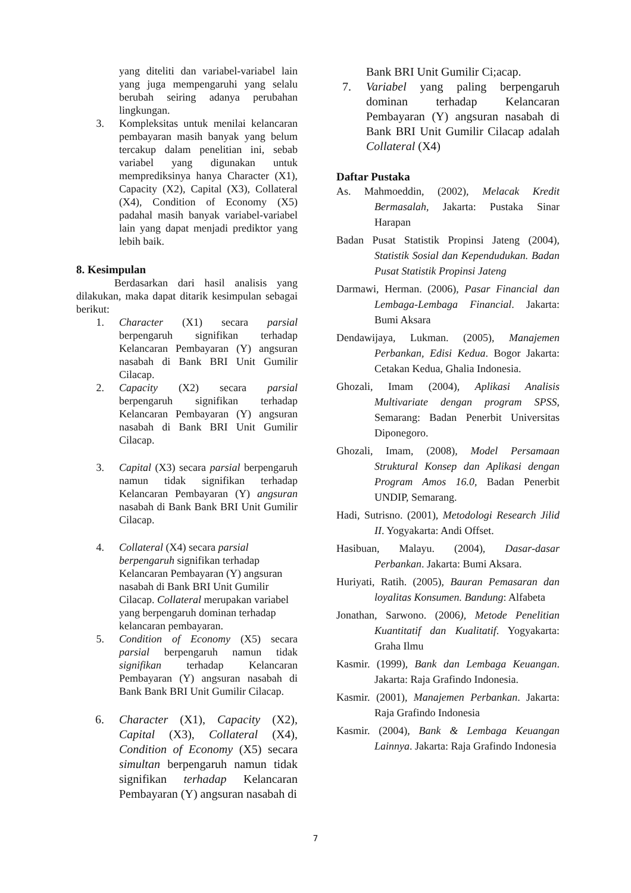yang diteliti dan variabel-variabel lain yang juga mempengaruhi yang selalu berubah seiring adanya perubahan lingkungan.
3. Kompleksitas untuk menilai kelancaran pembayaran masih banyak yang belum tercakup dalam penelitian ini, sebab variabel yang digunakan untuk memprediksinya hanya Character (X1), Capacity (X2), Capital (X3), Collateral (X4), Condition of Economy (X5) padahal masih banyak variabel-variabel lain yang dapat menjadi prediktor yang lebih baik.
8. Kesimpulan
Berdasarkan dari hasil analisis yang dilakukan, maka dapat ditarik kesimpulan sebagai berikut:
1. Character (X1) secara parsial berpengaruh signifikan terhadap Kelancaran Pembayaran (Y) angsuran nasabah di Bank BRI Unit Gumilir Cilacap.
2. Capacity (X2) secara parsial berpengaruh signifikan terhadap Kelancaran Pembayaran (Y) angsuran nasabah di Bank BRI Unit Gumilir Cilacap.
3. Capital (X3) secara parsial berpengaruh namun tidak signifikan terhadap Kelancaran Pembayaran (Y) angsuran nasabah di Bank Bank BRI Unit Gumilir Cilacap.
4. Collateral (X4) secara parsial berpengaruh signifikan terhadap Kelancaran Pembayaran (Y) angsuran nasabah di Bank BRI Unit Gumilir Cilacap. Collateral merupakan variabel yang berpengaruh dominan terhadap kelancaran pembayaran.
5. Condition of Economy (X5) secara parsial berpengaruh namun tidak signifikan terhadap Kelancaran Pembayaran (Y) angsuran nasabah di Bank Bank BRI Unit Gumilir Cilacap.
6. Character (X1), Capacity (X2), Capital (X3), Collateral (X4), Condition of Economy (X5) secara simultan berpengaruh namun tidak signifikan terhadap Kelancaran Pembayaran (Y) angsuran nasabah di
Bank BRI Unit Gumilir Ci;acap.
7. Variabel yang paling berpengaruh dominan terhadap Kelancaran Pembayaran (Y) angsuran nasabah di Bank BRI Unit Gumilir Cilacap adalah Collateral (X4)
Daftar Pustaka
As. Mahmoeddin, (2002), Melacak Kredit Bermasalah, Jakarta: Pustaka Sinar Harapan
Badan Pusat Statistik Propinsi Jateng (2004), Statistik Sosial dan Kependudukan. Badan Pusat Statistik Propinsi Jateng
Darmawi, Herman. (2006), Pasar Financial dan Lembaga-Lembaga Financial. Jakarta: Bumi Aksara
Dendawijaya, Lukman. (2005), Manajemen Perbankan, Edisi Kedua. Bogor Jakarta: Cetakan Kedua, Ghalia Indonesia.
Ghozali, Imam (2004), Aplikasi Analisis Multivariate dengan program SPSS, Semarang: Badan Penerbit Universitas Diponegoro.
Ghozali, Imam, (2008), Model Persamaan Struktural Konsep dan Aplikasi dengan Program Amos 16.0, Badan Penerbit UNDIP, Semarang.
Hadi, Sutrisno. (2001), Metodologi Research Jilid II. Yogyakarta: Andi Offset.
Hasibuan, Malayu. (2004), Dasar-dasar Perbankan. Jakarta: Bumi Aksara.
Huriyati, Ratih. (2005), Bauran Pemasaran dan loyalitas Konsumen. Bandung: Alfabeta
Jonathan, Sarwono. (2006), Metode Penelitian Kuantitatif dan Kualitatif. Yogyakarta: Graha Ilmu
Kasmir. (1999), Bank dan Lembaga Keuangan. Jakarta: Raja Grafindo Indonesia.
Kasmir. (2001), Manajemen Perbankan. Jakarta: Raja Grafindo Indonesia
Kasmir. (2004), Bank & Lembaga Keuangan Lainnya. Jakarta: Raja Grafindo Indonesia
7